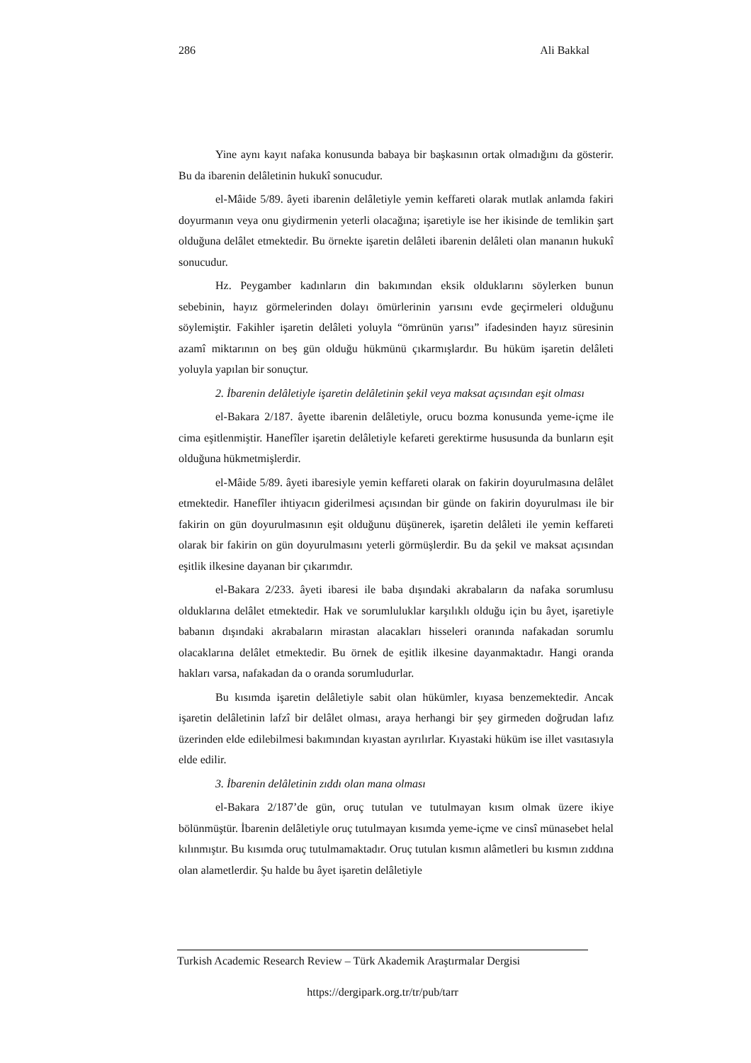286 Ali Bakkal
Yine aynı kayıt nafaka konusunda babaya bir başkasının ortak olmadığını da gösterir. Bu da ibarenin delâletinin hukukî sonucudur.
el-Mâide 5/89. âyeti ibarenin delâletiyle yemin keffareti olarak mutlak anlamda fakiri doyurmanın veya onu giydirmenin yeterli olacağına; işaretiyle ise her ikisinde de temlikin şart olduğuna delâlet etmektedir. Bu örnekte işaretin delâleti ibarenin delâleti olan mananın hukukî sonucudur.
Hz. Peygamber kadınların din bakımından eksik olduklarını söylerken bunun sebebinin, hayız görmelerinden dolayı ömürlerinin yarısını evde geçirmeleri olduğunu söylemiştir. Fakihler işaretin delâleti yoluyla “ömrünün yarısı” ifadesinden hayız süresinin azamî miktarının on beş gün olduğu hükmünü çıkarmışlardır. Bu hüküm işaretin delâleti yoluyla yapılan bir sonuçtur.
2. İbarenin delâletiyle işaretin delâletinin şekil veya maksat açısından eşit olması
el-Bakara 2/187. âyette ibarenin delâletiyle, orucu bozma konusunda yeme-içme ile cima eşitlenmiştir. Hanefîler işaretin delâletiyle kefareti gerektirme hususunda da bunların eşit olduğuna hükmetmişlerdir.
el-Mâide 5/89. âyeti ibaresiyle yemin keffareti olarak on fakirin doyurulmasına delâlet etmektedir. Hanefîler ihtiyacın giderilmesi açısından bir günde on fakirin doyurulması ile bir fakirin on gün doyurulmasının eşit olduğunu düşünerek, işaretin delâleti ile yemin keffareti olarak bir fakirin on gün doyurulmasını yeterli görmüşlerdir. Bu da şekil ve maksat açısından eşitlik ilkesine dayanan bir çıkarımdır.
el-Bakara 2/233. âyeti ibaresi ile baba dışındaki akrabaların da nafaka sorumlusu olduklarına delâlet etmektedir. Hak ve sorumluluklar karşılıklı olduğu için bu âyet, işaretiyle babanın dışındaki akrabaların mirastan alacakları hisseleri oranında nafakadan sorumlu olacaklarına delâlet etmektedir. Bu örnek de eşitlik ilkesine dayanmaktadır. Hangi oranda hakları varsa, nafakadan da o oranda sorumludurlar.
Bu kısımda işaretin delâletiyle sabit olan hükümler, kıyasa benzemektedir. Ancak işaretin delâletinin lafzî bir delâlet olması, araya herhangi bir şey girmeden doğrudan lafız üzerinden elde edilebilmesi bakımından kıyastan ayrılırlar. Kıyastaki hüküm ise illet vasıtasıyla elde edilir.
3. İbarenin delâletinin zıddı olan mana olması
el-Bakara 2/187’de gün, oruç tutulan ve tutulmayan kısım olmak üzere ikiye bölünmüştür. İbarenin delâletiyle oruç tutulmayan kısımda yeme-içme ve cinsî münasebet helal kılınmıştır. Bu kısımda oruç tutulmamaktadır. Oruç tutulan kısmın alâmetleri bu kısmın zıddına olan alametlerdir. Şu halde bu âyet işaretin delâletiyle
Turkish Academic Research Review – Türk Akademik Araştırmalar Dergisi
https://dergipark.org.tr/tr/pub/tarr